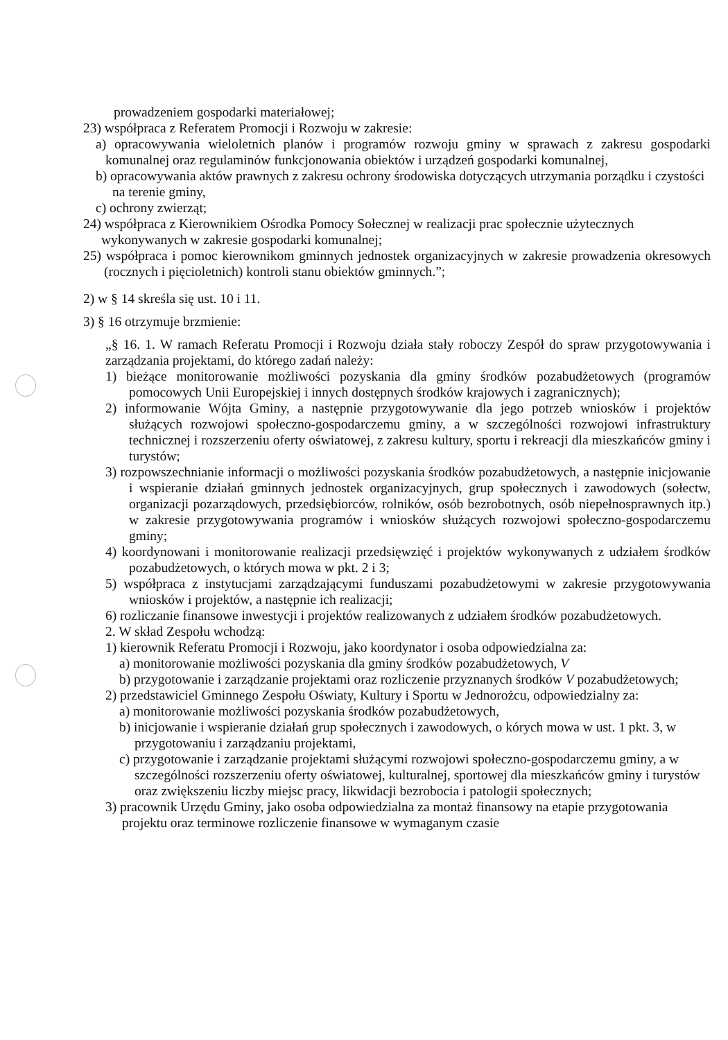prowadzeniem gospodarki materiałowej;
23) współpraca z Referatem Promocji i Rozwoju w zakresie:
a) opracowywania wieloletnich planów i programów rozwoju gminy w sprawach z zakresu gospodarki komunalnej oraz regulaminów funkcjonowania obiektów i urządzeń gospodarki komunalnej,
b) opracowywania aktów prawnych z zakresu ochrony środowiska dotyczących utrzymania porządku i czystości na terenie gminy,
c) ochrony zwierząt;
24) współpraca z Kierownikiem Ośrodka Pomocy Sołecznej w realizacji prac społecznie użytecznych wykonywanych w zakresie gospodarki komunalnej;
25) współpraca i pomoc kierownikom gminnych jednostek organizacyjnych w zakresie prowadzenia okresowych (rocznych i pięcioletnich) kontroli stanu obiektów gminnych.”;
2) w § 14 skreśla się ust. 10 i 11.
3) § 16 otrzymuje brzmienie:
„§ 16. 1. W ramach Referatu Promocji i Rozwoju działa stały roboczy Zespół do spraw przygotowywania i zarządzania projektami, do którego zadań należy:
1) bieżące monitorowanie możliwości pozyskania dla gminy środków pozabudżetowych (programów pomocowych Unii Europejskiej i innych dostępnych środków krajowych i zagranicznych);
2) informowanie Wójta Gminy, a następnie przygotowywanie dla jego potrzeb wniosków i projektów służących rozwojowi społeczno-gospodarczemu gminy, a w szczególności rozwojowi infrastruktury technicznej i rozszerzeniu oferty oświatowej, z zakresu kultury, sportu i rekreacji dla mieszkańców gminy i turystów;
3) rozpowszechnianie informacji o możliwości pozyskania środków pozabudżetowych, a następnie inicjowanie i wspieranie działań gminnych jednostek organizacyjnych, grup społecznych i zawodowych (sołectw, organizacji pozarządowych, przedsiębiorców, rolników, osób bezrobotnych, osób niepełnosprawnych itp.) w zakresie przygotowywania programów i wniosków służących rozwojowi społeczno-gospodarczemu gminy;
4) koordynowani i monitorowanie realizacji przedsięwzięć i projektów wykonywanych z udziałem środków pozabudżetowych, o których mowa w pkt. 2 i 3;
5) współpraca z instytucjami zarządzającymi funduszami pozabudżetowymi w zakresie przygotowywania wniosków i projektów, a następnie ich realizacji;
6) rozliczanie finansowe inwestycji i projektów realizowanych z udziałem środków pozabudżetowych.
2. W skład Zespołu wchodzą:
1) kierownik Referatu Promocji i Rozwoju, jako koordynator i osoba odpowiedzialna za:
a) monitorowanie możliwości pozyskania dla gminy środków pozabudżetowych, V
b) przygotowanie i zarządzanie projektami oraz rozliczenie przyznanych środków V pozabudżetowych;
2) przedstawiciel Gminnego Zespołu Oświaty, Kultury i Sportu w Jednorożcu, odpowiedzialny za:
a) monitorowanie możliwości pozyskania środków pozabudżetowych,
b) inicjowanie i wspieranie działań grup społecznych i zawodowych, o kórych mowa w ust. 1 pkt. 3, w przygotowaniu i zarządzaniu projektami,
c) przygotowanie i zarządzanie projektami służącymi rozwojowi społeczno-gospodarczemu gminy, a w szczególności rozszerzeniu oferty oświatowej, kulturalnej, sportowej dla mieszkańców gminy i turystów oraz zwiększeniu liczby miejsc pracy, likwidacji bezrobocia i patologii społecznych;
3) pracownik Urzędu Gminy, jako osoba odpowiedzialna za montaż finansowy na etapie przygotowania projektu oraz terminowe rozliczenie finansowe w wymaganym czasie